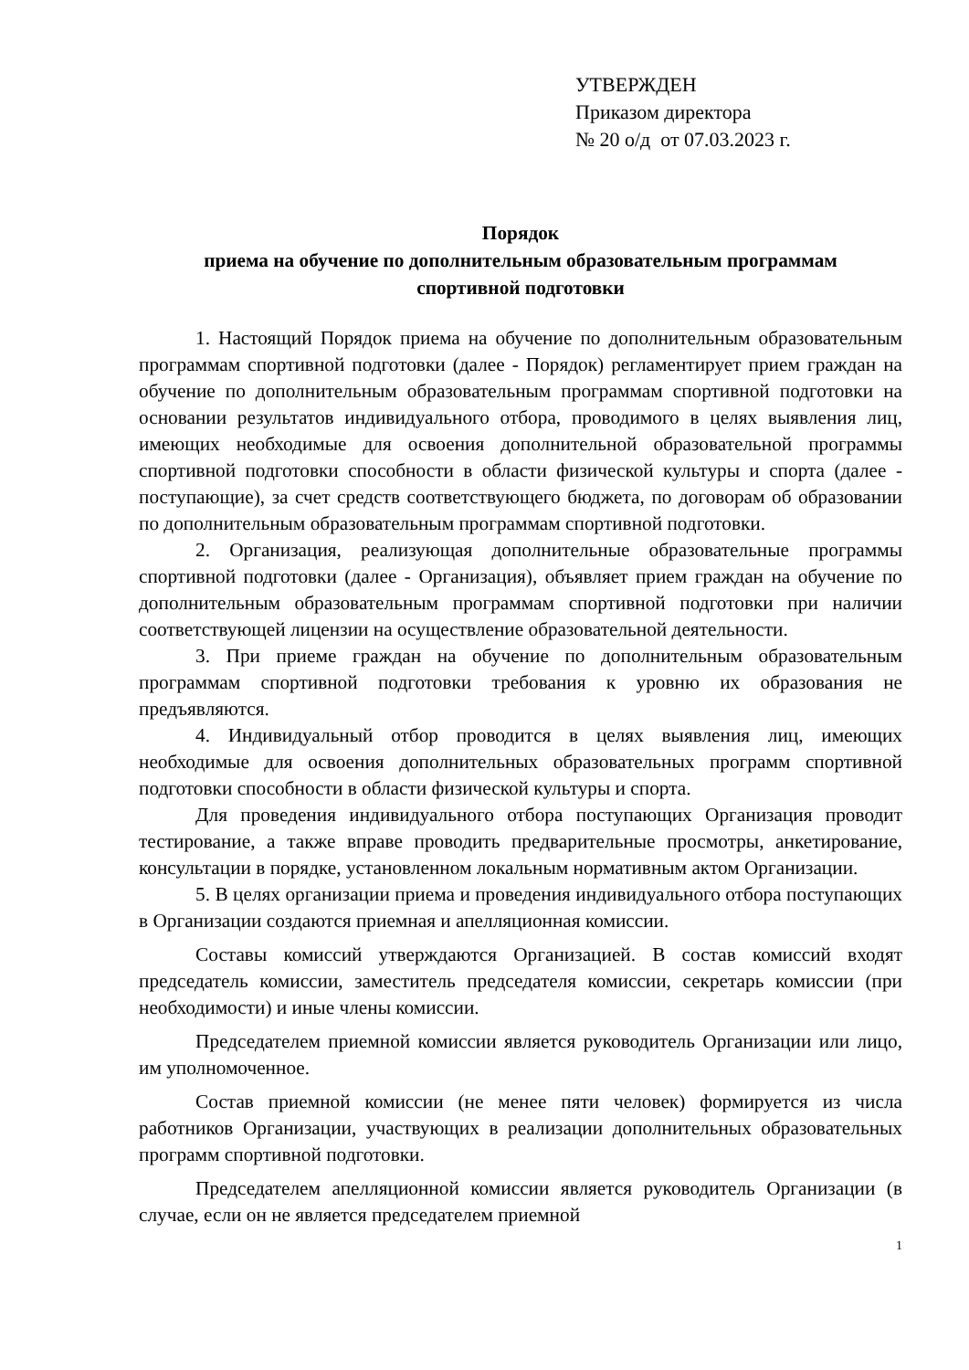УТВЕРЖДЕН
Приказом директора
№ 20 о/д от 07.03.2023 г.
Порядок
приема на обучение по дополнительным образовательным программам
спортивной подготовки
1. Настоящий Порядок приема на обучение по дополнительным образовательным программам спортивной подготовки (далее - Порядок) регламентирует прием граждан на обучение по дополнительным образовательным программам спортивной подготовки на основании результатов индивидуального отбора, проводимого в целях выявления лиц, имеющих необходимые для освоения дополнительной образовательной программы спортивной подготовки способности в области физической культуры и спорта (далее - поступающие), за счет средств соответствующего бюджета, по договорам об образовании по дополнительным образовательным программам спортивной подготовки.
2. Организация, реализующая дополнительные образовательные программы спортивной подготовки (далее - Организация), объявляет прием граждан на обучение по дополнительным образовательным программам спортивной подготовки при наличии соответствующей лицензии на осуществление образовательной деятельности.
3. При приеме граждан на обучение по дополнительным образовательным программам спортивной подготовки требования к уровню их образования не предъявляются.
4. Индивидуальный отбор проводится в целях выявления лиц, имеющих необходимые для освоения дополнительных образовательных программ спортивной подготовки способности в области физической культуры и спорта.
Для проведения индивидуального отбора поступающих Организация проводит тестирование, а также вправе проводить предварительные просмотры, анкетирование, консультации в порядке, установленном локальным нормативным актом Организации.
5. В целях организации приема и проведения индивидуального отбора поступающих в Организации создаются приемная и апелляционная комиссии.
Составы комиссий утверждаются Организацией. В состав комиссий входят председатель комиссии, заместитель председателя комиссии, секретарь комиссии (при необходимости) и иные члены комиссии.
Председателем приемной комиссии является руководитель Организации или лицо, им уполномоченное.
Состав приемной комиссии (не менее пяти человек) формируется из числа работников Организации, участвующих в реализации дополнительных образовательных программ спортивной подготовки.
Председателем апелляционной комиссии является руководитель Организации (в случае, если он не является председателем приемной
1